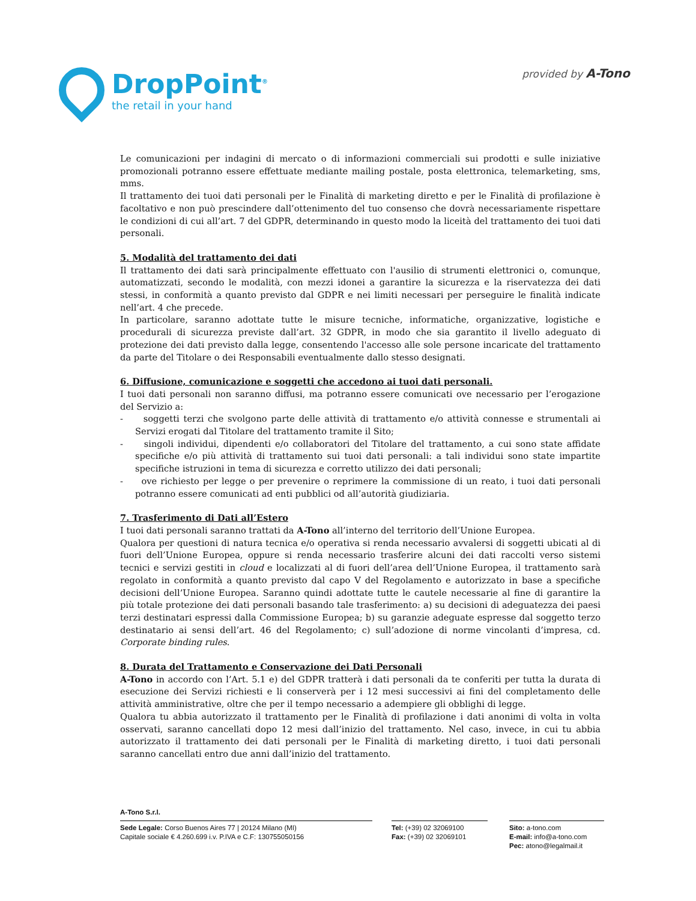DropPoint<sup>®</sup>
the retail in your hand
provided by A-Tono
Le comunicazioni per indagini di mercato o di informazioni commerciali sui prodotti e sulle iniziative promozionali potranno essere effettuate mediante mailing postale, posta elettronica, telemarketing, sms, mms.
Il trattamento dei tuoi dati personali per le Finalità di marketing diretto e per le Finalità di profilazione è facoltativo e non può prescindere dall’ottenimento del tuo consenso che dovrà necessariamente rispettare le condizioni di cui all’art. 7 del GDPR, determinando in questo modo la liceità del trattamento dei tuoi dati personali.
5. Modalità del trattamento dei dati
Il trattamento dei dati sarà principalmente effettuato con l'ausilio di strumenti elettronici o, comunque, automatizzati, secondo le modalità, con mezzi idonei a garantire la sicurezza e la riservatezza dei dati stessi, in conformità a quanto previsto dal GDPR e nei limiti necessari per perseguire le finalità indicate nell’art. 4 che precede.
In particolare, saranno adottate tutte le misure tecniche, informatiche, organizzative, logistiche e procedurali di sicurezza previste dall’art. 32 GDPR, in modo che sia garantito il livello adeguato di protezione dei dati previsto dalla legge, consentendo l'accesso alle sole persone incaricate del trattamento da parte del Titolare o dei Responsabili eventualmente dallo stesso designati.
6. Diffusione, comunicazione e soggetti che accedono ai tuoi dati personali.
I tuoi dati personali non saranno diffusi, ma potranno essere comunicati ove necessario per l’erogazione del Servizio a:
- soggetti terzi che svolgono parte delle attività di trattamento e/o attività connesse e strumentali ai Servizi erogati dal Titolare del trattamento tramite il Sito;
- singoli individui, dipendenti e/o collaboratori del Titolare del trattamento, a cui sono state affidate specifiche e/o più attività di trattamento sui tuoi dati personali: a tali individui sono state impartite specifiche istruzioni in tema di sicurezza e corretto utilizzo dei dati personali;
- ove richiesto per legge o per prevenire o reprimere la commissione di un reato, i tuoi dati personali potranno essere comunicati ad enti pubblici od all’autorità giudiziaria.
7. Trasferimento di Dati all’Estero
I tuoi dati personali saranno trattati da A-Tono all’interno del territorio dell’Unione Europea.
Qualora per questioni di natura tecnica e/o operativa si renda necessario avvalersi di soggetti ubicati al di fuori dell’Unione Europea, oppure si renda necessario trasferire alcuni dei dati raccolti verso sistemi tecnici e servizi gestiti in cloud e localizzati al di fuori dell’area dell’Unione Europea, il trattamento sarà regolato in conformità a quanto previsto dal capo V del Regolamento e autorizzato in base a specifiche decisioni dell’Unione Europea. Saranno quindi adottate tutte le cautele necessarie al fine di garantire la più totale protezione dei dati personali basando tale trasferimento: a) su decisioni di adeguatezza dei paesi terzi destinatari espressi dalla Commissione Europea; b) su garanzie adeguate espresse dal soggetto terzo destinatario ai sensi dell’art. 46 del Regolamento; c) sull’adozione di norme vincolanti d’impresa, cd. Corporate binding rules.
8. Durata del Trattamento e Conservazione dei Dati Personali
A-Tono in accordo con l’Art. 5.1 e) del GDPR tratterà i dati personali da te conferiti per tutta la durata di esecuzione dei Servizi richiesti e li conserverà per i 12 mesi successivi ai fini del completamento delle attività amministrative, oltre che per il tempo necessario a adempiere gli obblighi di legge.
Qualora tu abbia autorizzato il trattamento per le Finalità di profilazione i dati anonimi di volta in volta osservati, saranno cancellati dopo 12 mesi dall’inizio del trattamento. Nel caso, invece, in cui tu abbia autorizzato il trattamento dei dati personali per le Finalità di marketing diretto, i tuoi dati personali saranno cancellati entro due anni dall’inizio del trattamento.
A-Tono S.r.l.
Sede Legale: Corso Buenos Aires 77 | 20124 Milano (MI)
Capitale sociale € 4.260.699 i.v. P.IVA e C.F: 130755050156
Tel: (+39) 02 32069100
Fax: (+39) 02 32069101
Sito: a-tono.com
E-mail: info@a-tono.com
Pec: atono@legalmail.it